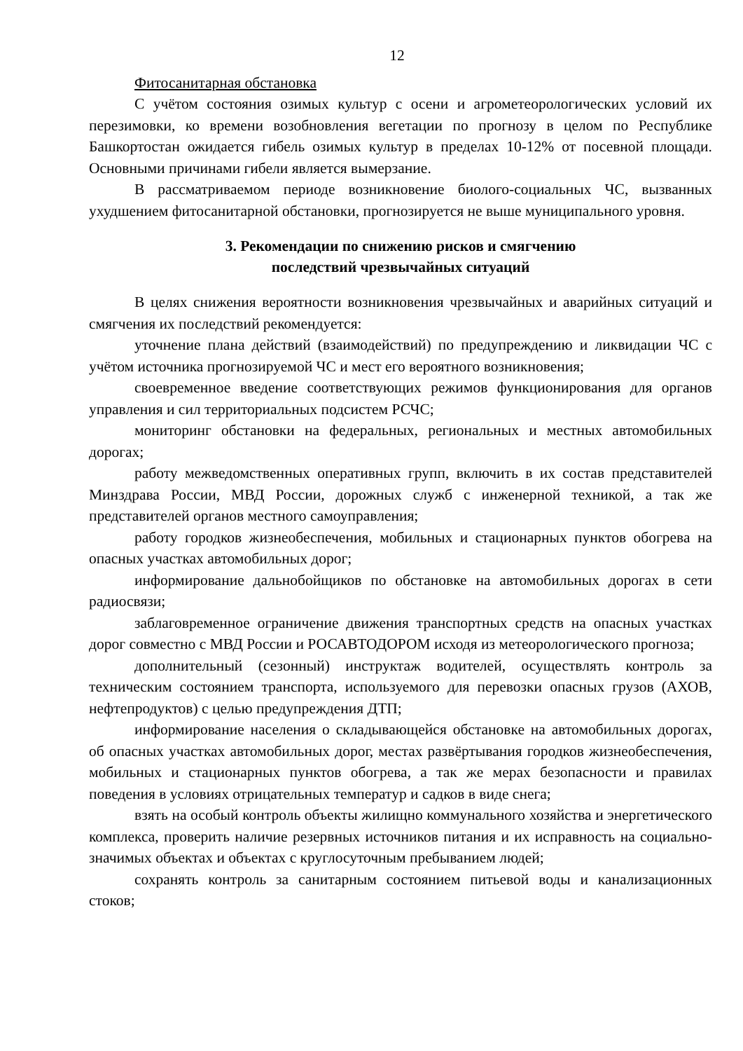12
Фитосанитарная обстановка
С учётом состояния озимых культур с осени и агрометеорологических условий их перезимовки, ко времени возобновления вегетации по прогнозу в целом по Республике Башкортостан ожидается гибель озимых культур в пределах 10-12% от посевной площади. Основными причинами гибели является вымерзание.
В рассматриваемом периоде возникновение биолого-социальных ЧС, вызванных ухудшением фитосанитарной обстановки, прогнозируется не выше муниципального уровня.
3. Рекомендации по снижению рисков и смягчению
последствий чрезвычайных ситуаций
В целях снижения вероятности возникновения чрезвычайных и аварийных ситуаций и смягчения их последствий рекомендуется:
уточнение плана действий (взаимодействий) по предупреждению и ликвидации ЧС с учётом источника прогнозируемой ЧС и мест его вероятного возникновения;
своевременное введение соответствующих режимов функционирования для органов управления и сил территориальных подсистем РСЧС;
мониторинг обстановки на федеральных, региональных и местных автомобильных дорогах;
работу межведомственных оперативных групп, включить в их состав представителей Минздрава России, МВД России, дорожных служб с инженерной техникой, а так же представителей органов местного самоуправления;
работу городков жизнеобеспечения, мобильных и стационарных пунктов обогрева на опасных участках автомобильных дорог;
информирование дальнобойщиков по обстановке на автомобильных дорогах в сети радиосвязи;
заблаговременное ограничение движения транспортных средств на опасных участках дорог совместно с МВД России и РОСАВТОДОРОМ исходя из метеорологического прогноза;
дополнительный (сезонный) инструктаж водителей, осуществлять контроль за техническим состоянием транспорта, используемого для перевозки опасных грузов (АХОВ, нефтепродуктов) с целью предупреждения ДТП;
информирование населения о складывающейся обстановке на автомобильных дорогах, об опасных участках автомобильных дорог, местах развёртывания городков жизнеобеспечения, мобильных и стационарных пунктов обогрева, а так же мерах безопасности и правилах поведения в условиях отрицательных температур и садков в виде снега;
взять на особый контроль объекты жилищно коммунального хозяйства и энергетического комплекса, проверить наличие резервных источников питания и их исправность на социально-значимых объектах и объектах с круглосуточным пребыванием людей;
сохранять контроль за санитарным состоянием питьевой воды и канализационных стоков;